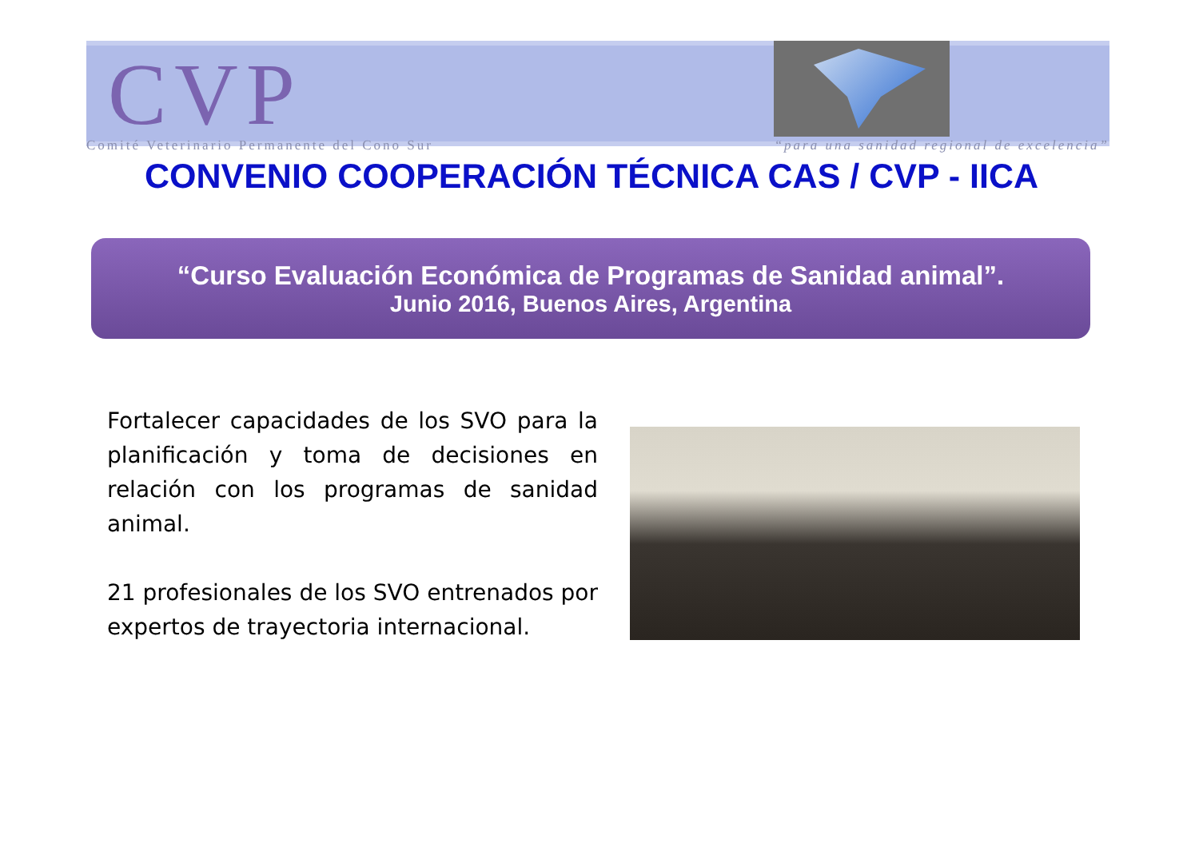CVP
Comité Veterinario Permanente del Cono Sur “para una sanidad regional de excelencia”
CONVENIO COOPERACIÓN TÉCNICA CAS / CVP - IICA
“Curso Evaluación Económica de Programas de Sanidad animal”.
Junio 2016, Buenos Aires, Argentina
Fortalecer capacidades de los SVO para la planificación y toma de decisiones en relación con los programas de sanidad animal.
21 profesionales de los SVO entrenados por expertos de trayectoria internacional.